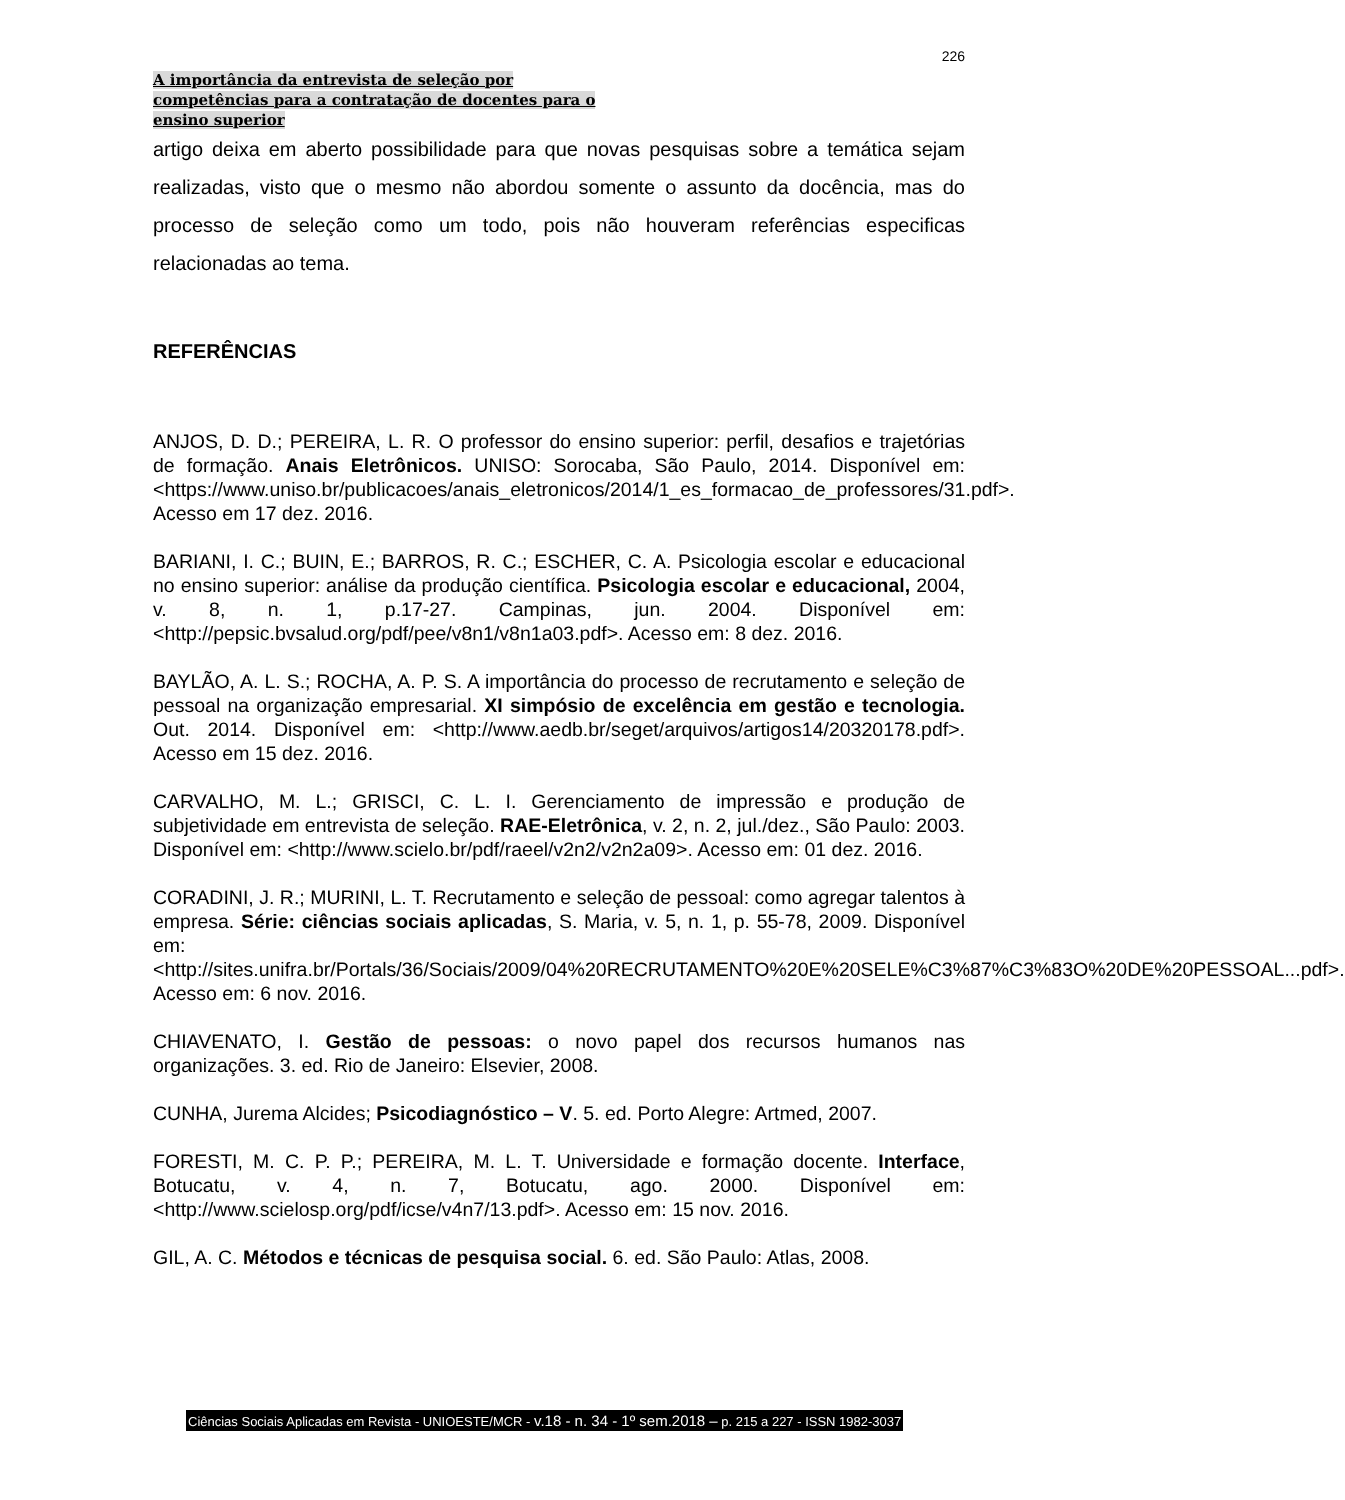226
A importância da entrevista de seleção por
competências para a contratação de docentes para o
ensino superior
artigo deixa em aberto possibilidade para que novas pesquisas sobre a temática sejam realizadas, visto que o mesmo não abordou somente o assunto da docência, mas do processo de seleção como um todo, pois não houveram referências especificas relacionadas ao tema.
REFERÊNCIAS
ANJOS, D. D.; PEREIRA, L. R. O professor do ensino superior: perfil, desafios e trajetórias de formação. Anais Eletrônicos. UNISO: Sorocaba, São Paulo, 2014. Disponível em: <https://www.uniso.br/publicacoes/anais_eletronicos/2014/1_es_formacao_de_professores/31.pdf>. Acesso em 17 dez. 2016.
BARIANI, I. C.; BUIN, E.; BARROS, R. C.; ESCHER, C. A. Psicologia escolar e educacional no ensino superior: análise da produção científica. Psicologia escolar e educacional, 2004, v. 8, n. 1, p.17-27. Campinas, jun. 2004. Disponível em: <http://pepsic.bvsalud.org/pdf/pee/v8n1/v8n1a03.pdf>. Acesso em: 8 dez. 2016.
BAYLÃO, A. L. S.; ROCHA, A. P. S. A importância do processo de recrutamento e seleção de pessoal na organização empresarial. XI simpósio de excelência em gestão e tecnologia. Out. 2014. Disponível em: <http://www.aedb.br/seget/arquivos/artigos14/20320178.pdf>. Acesso em 15 dez. 2016.
CARVALHO, M. L.; GRISCI, C. L. I. Gerenciamento de impressão e produção de subjetividade em entrevista de seleção. RAE-Eletrônica, v. 2, n. 2, jul./dez., São Paulo: 2003. Disponível em: <http://www.scielo.br/pdf/raeel/v2n2/v2n2a09>. Acesso em: 01 dez. 2016.
CORADINI, J. R.; MURINI, L. T. Recrutamento e seleção de pessoal: como agregar talentos à empresa. Série: ciências sociais aplicadas, S. Maria, v. 5, n. 1, p. 55-78, 2009. Disponível em:<http://sites.unifra.br/Portals/36/Sociais/2009/04%20RECRUTAMENTO%20E%20SELE%C3%87%C3%83O%20DE%20PESSOAL...pdf>. Acesso em: 6 nov. 2016.
CHIAVENATO, I. Gestão de pessoas: o novo papel dos recursos humanos nas organizações. 3. ed. Rio de Janeiro: Elsevier, 2008.
CUNHA, Jurema Alcides; Psicodiagnóstico – V. 5. ed. Porto Alegre: Artmed, 2007.
FORESTI, M. C. P. P.; PEREIRA, M. L. T. Universidade e formação docente. Interface, Botucatu, v. 4, n. 7, Botucatu, ago. 2000. Disponível em: <http://www.scielosp.org/pdf/icse/v4n7/13.pdf>. Acesso em: 15 nov. 2016.
GIL, A. C. Métodos e técnicas de pesquisa social. 6. ed. São Paulo: Atlas, 2008.
Ciências Sociais Aplicadas em Revista - UNIOESTE/MCR - v.18 - n. 34 - 1º sem.2018 – p. 215 a 227 - ISSN 1982-3037